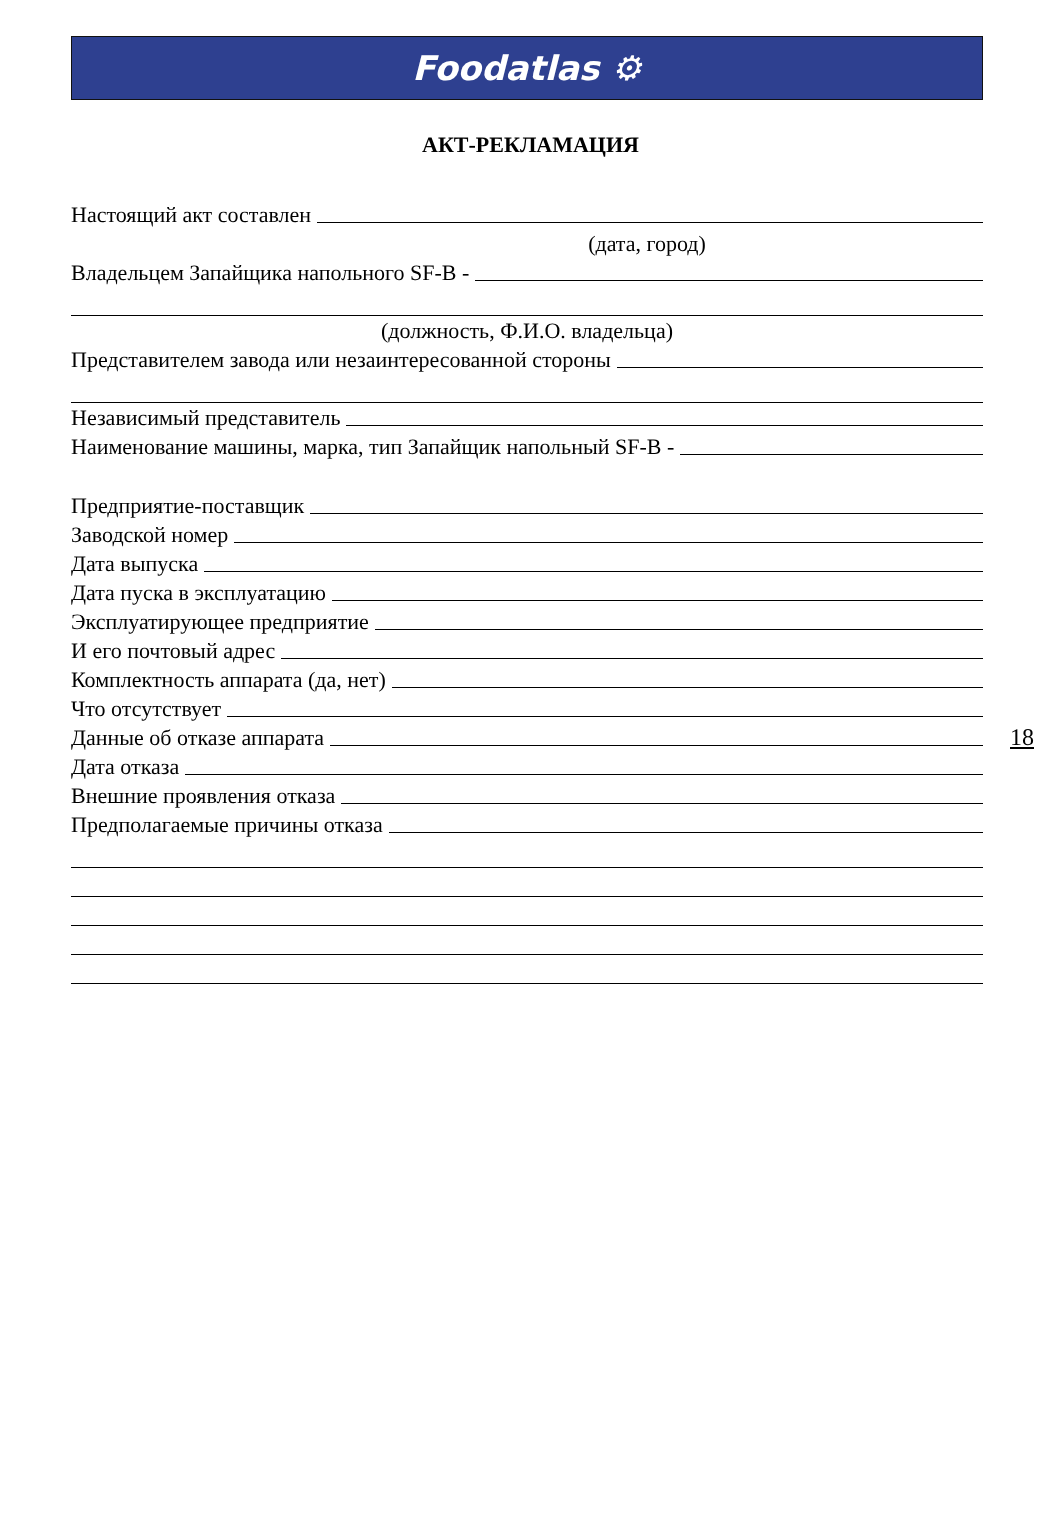Foodatlas ⚙
АКТ-РЕКЛАМАЦИЯ
Настоящий акт составлен
(дата, город)
Владельцем Запайщика напольного SF-B -
(должность, Ф.И.О. владельца)
Представителем завода или незаинтересованной стороны
Независимый представитель
Наименование машины, марка, тип Запайщик напольный SF-B -
Предприятие-поставщик
Заводской номер
Дата выпуска
Дата пуска в эксплуатацию
Эксплуатирующее предприятие
И его почтовый адрес
Комплектность аппарата (да, нет)
Что отсутствует
Данные об отказе аппарата
Дата отказа
Внешние проявления отказа
Предполагаемые причины отказа
18